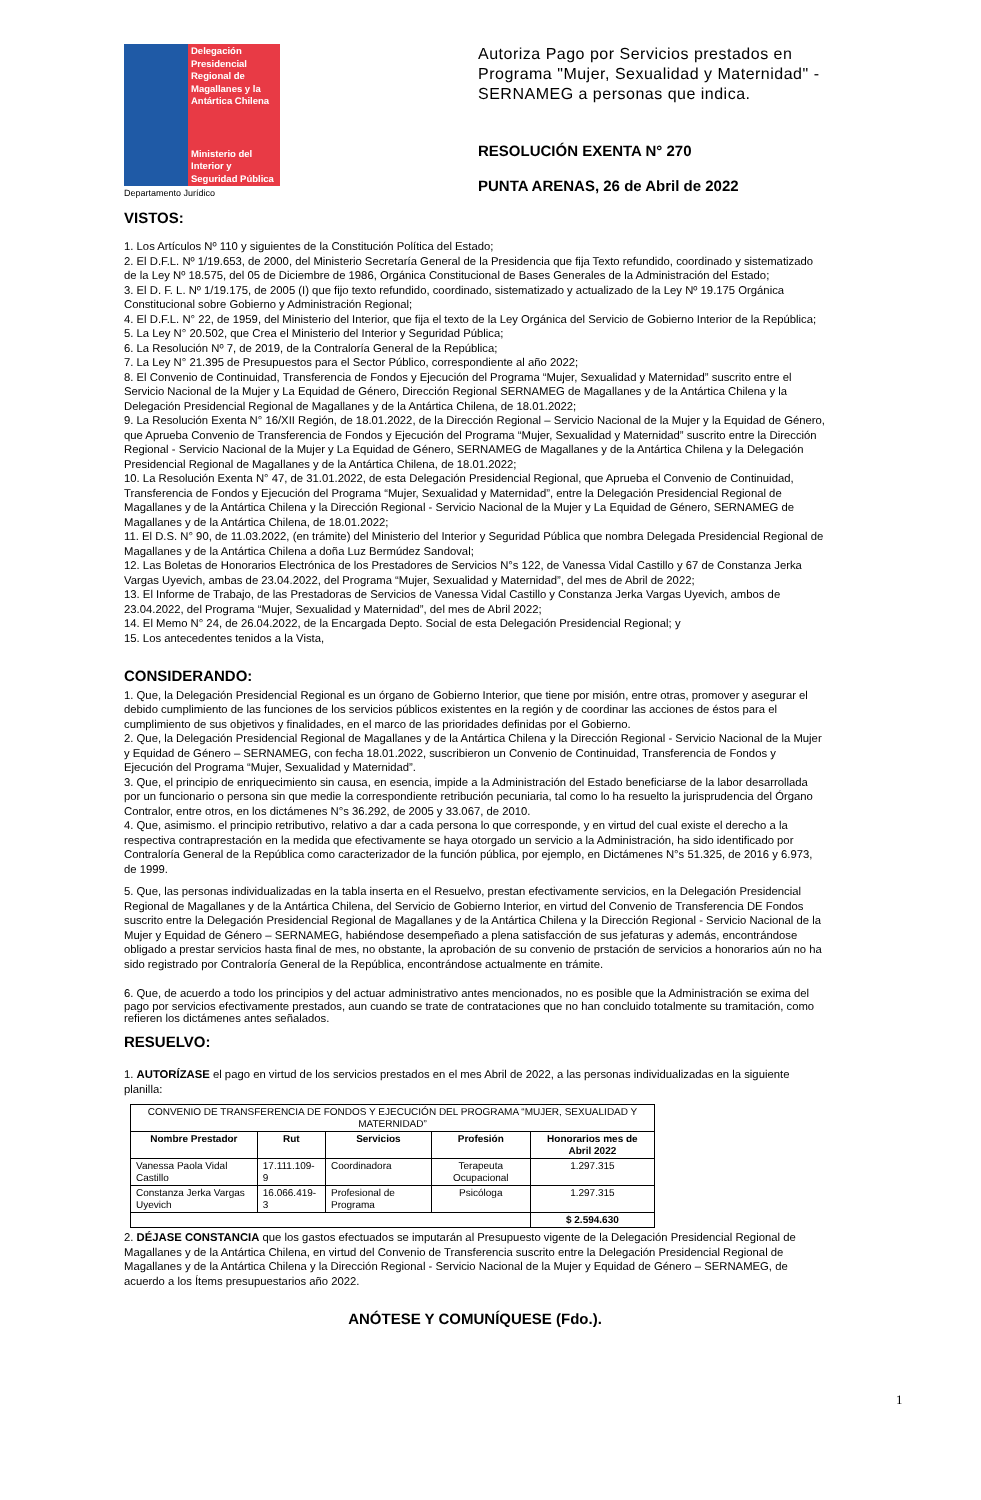Delegación Presidencial Regional de Magallanes y la Antártica Chilena
Ministerio del Interior y Seguridad Pública
Departamento Jurídico
Autoriza Pago por Servicios prestados en Programa "Mujer, Sexualidad y Maternidad" - SERNAMEG a personas que indica.
RESOLUCIÓN EXENTA N° 270
PUNTA ARENAS, 26 de Abril de 2022
VISTOS:
1. Los Artículos Nº 110 y siguientes de la Constitución Política del Estado;
2. El D.F.L. Nº 1/19.653, de 2000, del Ministerio Secretaría General de la Presidencia que fija Texto refundido, coordinado y sistematizado de la Ley Nº 18.575, del 05 de Diciembre de 1986, Orgánica Constitucional de Bases Generales de la Administración del Estado;
3. El D. F. L. Nº 1/19.175, de 2005 (I) que fijo texto refundido, coordinado, sistematizado y actualizado de la Ley Nº 19.175 Orgánica Constitucional sobre Gobierno y Administración Regional;
4. El D.F.L. N° 22, de 1959, del Ministerio del Interior, que fija el texto de la Ley Orgánica del Servicio de Gobierno Interior de la República;
5. La Ley N° 20.502, que Crea el Ministerio del Interior y Seguridad Pública;
6. La Resolución Nº 7, de 2019, de la Contraloría General de la República;
7. La Ley N° 21.395 de Presupuestos para el Sector Público, correspondiente al año 2022;
8. El Convenio de Continuidad, Transferencia de Fondos y Ejecución del Programa “Mujer, Sexualidad y Maternidad” suscrito entre el Servicio Nacional de la Mujer y La Equidad de Género, Dirección Regional SERNAMEG de Magallanes y de la Antártica Chilena y la Delegación Presidencial Regional de Magallanes y de la Antártica Chilena, de 18.01.2022;
9. La Resolución Exenta N° 16/XII Región, de 18.01.2022, de la Dirección Regional – Servicio Nacional de la Mujer y la Equidad de Género, que Aprueba Convenio de Transferencia de Fondos y Ejecución del Programa “Mujer, Sexualidad y Maternidad” suscrito entre la Dirección Regional - Servicio Nacional de la Mujer y La Equidad de Género, SERNAMEG de Magallanes y de la Antártica Chilena y la Delegación Presidencial Regional de Magallanes y de la Antártica Chilena, de 18.01.2022;
10. La Resolución Exenta N° 47, de 31.01.2022, de esta Delegación Presidencial Regional, que Aprueba el Convenio de Continuidad, Transferencia de Fondos y Ejecución del Programa “Mujer, Sexualidad y Maternidad”, entre la Delegación Presidencial Regional de Magallanes y de la Antártica Chilena y la Dirección Regional - Servicio Nacional de la Mujer y La Equidad de Género, SERNAMEG de Magallanes y de la Antártica Chilena, de 18.01.2022;
11. El D.S. N° 90, de 11.03.2022, (en trámite) del Ministerio del Interior y Seguridad Pública que nombra Delegada Presidencial Regional de Magallanes y de la Antártica Chilena a doña Luz Bermúdez Sandoval;
12. Las Boletas de Honorarios Electrónica de los Prestadores de Servicios N°s 122, de Vanessa Vidal Castillo y 67 de Constanza Jerka Vargas Uyevich, ambas de 23.04.2022, del Programa “Mujer, Sexualidad y Maternidad”, del mes de Abril de 2022;
13. El Informe de Trabajo, de las Prestadoras de Servicios de Vanessa Vidal Castillo y Constanza Jerka Vargas Uyevich, ambos de 23.04.2022, del Programa “Mujer, Sexualidad y Maternidad”, del mes de Abril 2022;
14. El Memo N° 24, de 26.04.2022, de la Encargada Depto. Social de esta Delegación Presidencial Regional; y
15. Los antecedentes tenidos a la Vista,
CONSIDERANDO:
1. Que, la Delegación Presidencial Regional es un órgano de Gobierno Interior, que tiene por misión, entre otras, promover y asegurar el debido cumplimiento de las funciones de los servicios públicos existentes en la región y de coordinar las acciones de éstos para el cumplimiento de sus objetivos y finalidades, en el marco de las prioridades definidas por el Gobierno.
2. Que, la Delegación Presidencial Regional de Magallanes y de la Antártica Chilena y la Dirección Regional - Servicio Nacional de la Mujer y Equidad de Género – SERNAMEG, con fecha 18.01.2022, suscribieron un Convenio de Continuidad, Transferencia de Fondos y Ejecución del Programa “Mujer, Sexualidad y Maternidad”.
3. Que, el principio de enriquecimiento sin causa, en esencia, impide a la Administración del Estado beneficiarse de la labor desarrollada por un funcionario o persona sin que medie la correspondiente retribución pecuniaria, tal como lo ha resuelto la jurisprudencia del Órgano Contralor, entre otros, en los dictámenes N°s 36.292, de 2005 y 33.067, de 2010.
4. Que, asimismo. el principio retributivo, relativo a dar a cada persona lo que corresponde, y en virtud del cual existe el derecho a la respectiva contraprestación en la medida que efectivamente se haya otorgado un servicio a la Administración, ha sido identificado por Contraloría General de la República como caracterizador de la función pública, por ejemplo, en Dictámenes N°s 51.325, de 2016 y 6.973, de 1999.
5. Que, las personas individualizadas en la tabla inserta en el Resuelvo, prestan efectivamente servicios, en la Delegación Presidencial Regional de Magallanes y de la Antártica Chilena, del Servicio de Gobierno Interior, en virtud del Convenio de Transferencia DE Fondos suscrito entre la Delegación Presidencial Regional de Magallanes y de la Antártica Chilena y la Dirección Regional - Servicio Nacional de la Mujer y Equidad de Género – SERNAMEG, habiéndose desempeñado a plena satisfacción de sus jefaturas y además, encontrándose obligado a prestar servicios hasta final de mes, no obstante, la aprobación de su convenio de prstación de servicios a honorarios aún no ha sido registrado por Contraloría General de la República, encontrándose actualmente en trámite.
6. Que, de acuerdo a todo los principios y del actuar administrativo antes mencionados, no es posible que la Administración se exima del pago por servicios efectivamente prestados, aun cuando se trate de contrataciones que no han concluido totalmente su tramitación, como refieren los dictámenes antes señalados.
RESUELVO:
1. AUTORÍZASE el pago en virtud de los servicios prestados en el mes Abril de 2022, a las personas individualizadas en la siguiente planilla:
| CONVENIO DE TRANSFERENCIA DE FONDOS Y EJECUCIÓN DEL PROGRAMA “MUJER, SEXUALIDAD Y MATERNIDAD” | | | | |
| Nombre Prestador | Rut | Servicios | Profesión | Honorarios mes de Abril 2022 |
| Vanessa Paola Vidal Castillo | 17.111.109-9 | Coordinadora | Terapeuta Ocupacional | 1.297.315 |
| Constanza Jerka Vargas Uyevich | 16.066.419-3 | Profesional de Programa | Psicóloga | 1.297.315 |
| | | | | $ 2.594.630 |
2. DÉJASE CONSTANCIA que los gastos efectuados se imputarán al Presupuesto vigente de la Delegación Presidencial Regional de Magallanes y de la Antártica Chilena, en virtud del Convenio de Transferencia suscrito entre la Delegación Presidencial Regional de Magallanes y de la Antártica Chilena y la Dirección Regional - Servicio Nacional de la Mujer y Equidad de Género – SERNAMEG, de acuerdo a los Ítems presupuestarios año 2022.
ANÓTESE Y COMUNÍQUESE (Fdo.).
1